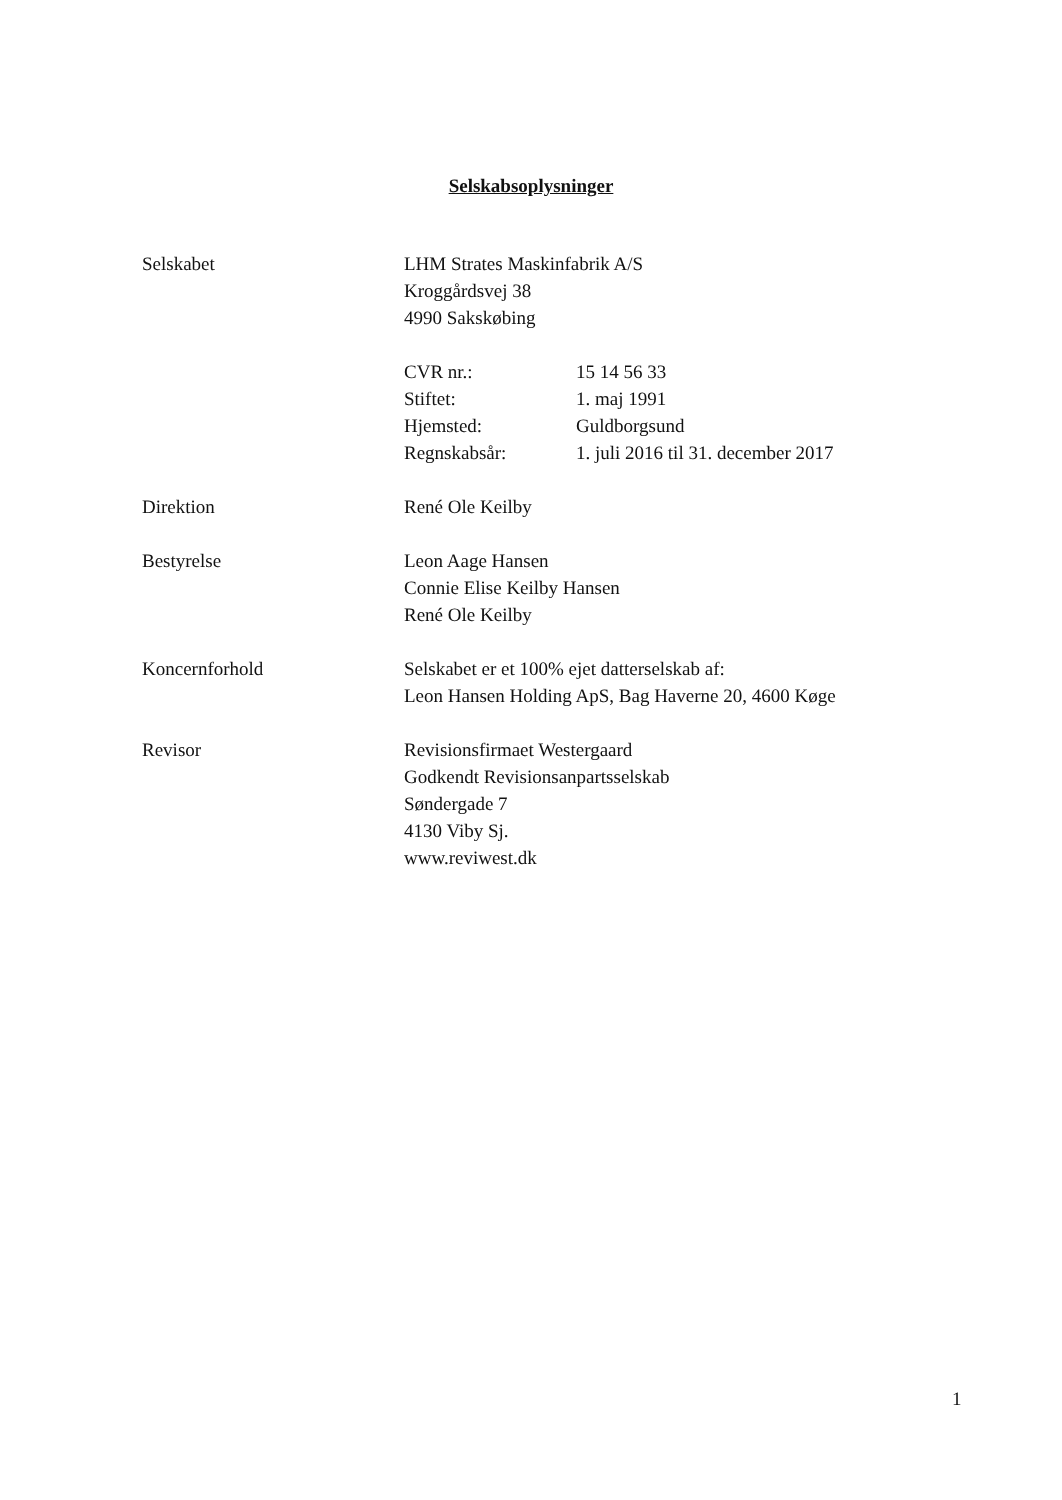Selskabsoplysninger
Selskabet LHM Strates Maskinfabrik A/S
Kroggårdsvej 38
4990 Sakskøbing
CVR nr.: 15 14 56 33
Stiftet: 1. maj 1991
Hjemsted: Guldborgsund
Regnskabsår: 1. juli 2016 til 31. december 2017
Direktion René Ole Keilby
Bestyrelse Leon Aage Hansen
Connie Elise Keilby Hansen
René Ole Keilby
Koncernforhold Selskabet er et 100% ejet datterselskab af:
Leon Hansen Holding ApS, Bag Haverne 20, 4600 Køge
Revisor Revisionsfirmaet Westergaard
Godkendt Revisionsanpartsselskab
Søndergade 7
4130 Viby Sj.
www.reviwest.dk
1